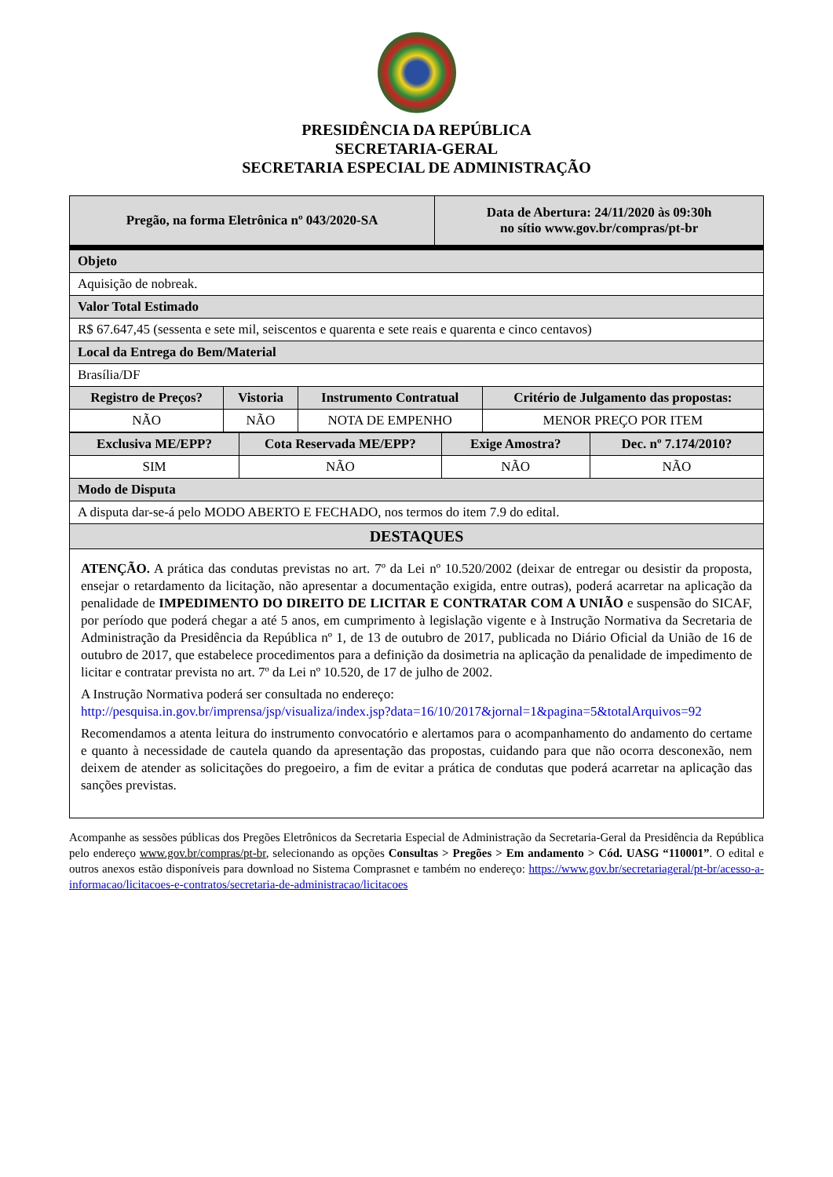PRESIDÊNCIA DA REPÚBLICA
SECRETARIA-GERAL
SECRETARIA ESPECIAL DE ADMINISTRAÇÃO
| Pregão, na forma Eletrônica nº 043/2020-SA | Data de Abertura: 24/11/2020 às 09:30h no sítio www.gov.br/compras/pt-br |
| Objeto | | | |
| Aquisição de nobreak. | | | |
| Valor Total Estimado | | | |
| R$ 67.647,45 (sessenta e sete mil, seiscentos e quarenta e sete reais e quarenta e cinco centavos) | | | |
| Local da Entrega do Bem/Material | | | |
| Brasília/DF | | | |
| Registro de Preços? | Vistoria | Instrumento Contratual | Critério de Julgamento das propostas: |
| NÃO | NÃO | NOTA DE EMPENHO | MENOR PREÇO POR ITEM |
| Exclusiva ME/EPP? | Cota Reservada ME/EPP? | Exige Amostra? | Dec. nº 7.174/2010? |
| --- | --- | --- | --- |
| SIM | NÃO | NÃO | NÃO |
| Modo de Disputa | | | |
| A disputa dar-se-á pelo MODO ABERTO E FECHADO, nos termos do item 7.9 do edital. | | | |
| DESTAQUES | | | |
| ATENÇÃO. A prática das condutas previstas no art. 7º da Lei nº 10.520/2002 (deixar de entregar ou desistir da proposta, ensejar o retardamento da licitação, não apresentar a documentação exigida, entre outras), poderá acarretar na aplicação da penalidade de IMPEDIMENTO DO DIREITO DE LICITAR E CONTRATAR COM A UNIÃO e suspensão do SICAF, por período que poderá chegar a até 5 anos, em cumprimento à legislação vigente e à Instrução Normativa da Secretaria de Administração da Presidência da República nº 1, de 13 de outubro de 2017, publicada no Diário Oficial da União de 16 de outubro de 2017, que estabelece procedimentos para a definição da dosimetria na aplicação da penalidade de impedimento de licitar e contratar prevista no art. 7º da Lei nº 10.520, de 17 de julho de 2002. A Instrução Normativa poderá ser consultada no endereço: http://pesquisa.in.gov.br/imprensa/jsp/visualiza/index.jsp?data=16/10/2017&jornal=1&pagina=5&totalArquivos=92 Recomendamos a atenta leitura do instrumento convocatório e alertamos para o acompanhamento do andamento do certame e quanto à necessidade de cautela quando da apresentação das propostas, cuidando para que não ocorra desconexão, nem deixem de atender as solicitações do pregoeiro, a fim de evitar a prática de condutas que poderá acarretar na aplicação das sanções previstas. | | | |
Acompanhe as sessões públicas dos Pregões Eletrônicos da Secretaria Especial de Administração da Secretaria-Geral da Presidência da República pelo endereço www.gov.br/compras/pt-br, selecionando as opções Consultas > Pregões > Em andamento > Cód. UASG “110001”. O edital e outros anexos estão disponíveis para download no Sistema Comprasnet e também no endereço: https://www.gov.br/secretariageral/pt-br/acesso-a-informacao/licitacoes-e-contratos/secretaria-de-administracao/licitacoes